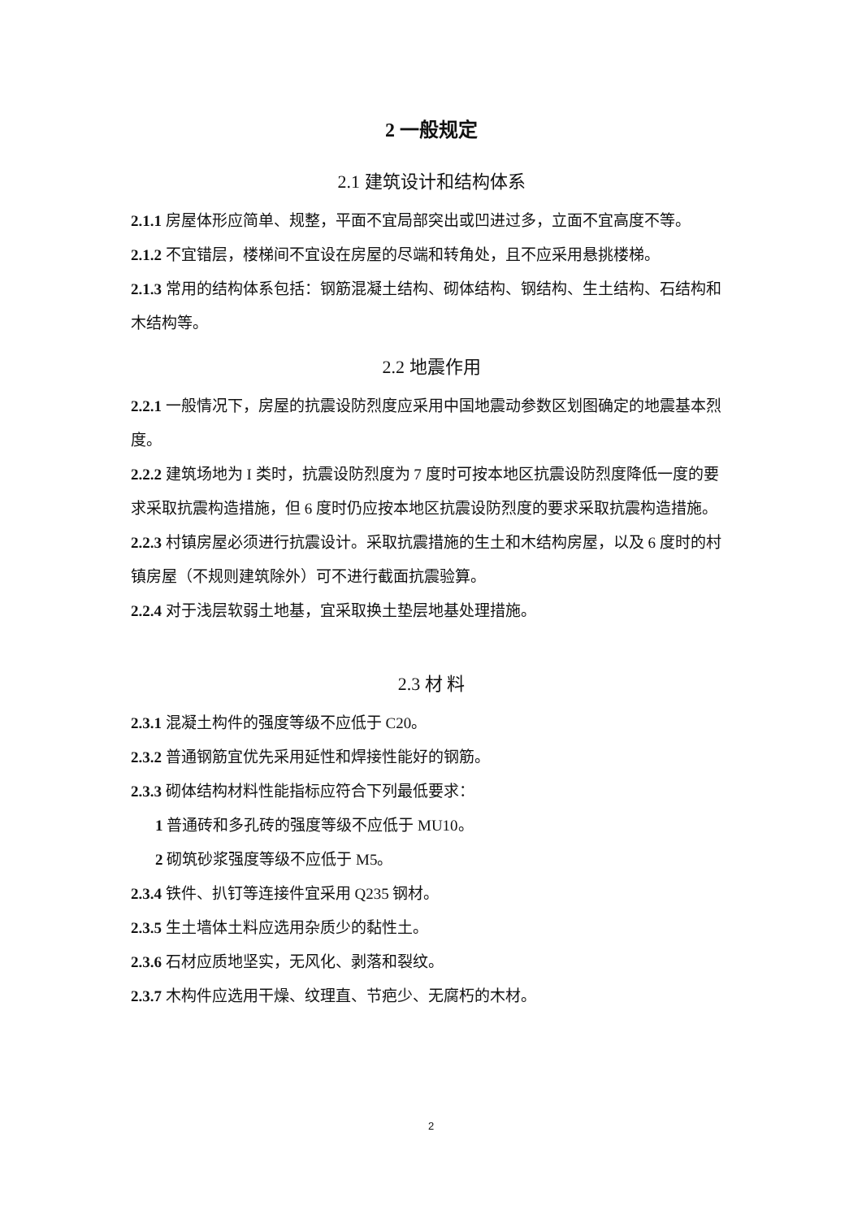2 一般规定
2.1 建筑设计和结构体系
2.1.1 房屋体形应简单、规整，平面不宜局部突出或凹进过多，立面不宜高度不等。
2.1.2 不宜错层，楼梯间不宜设在房屋的尽端和转角处，且不应采用悬挑楼梯。
2.1.3 常用的结构体系包括：钢筋混凝土结构、砌体结构、钢结构、生土结构、石结构和木结构等。
2.2 地震作用
2.2.1 一般情况下，房屋的抗震设防烈度应采用中国地震动参数区划图确定的地震基本烈度。
2.2.2 建筑场地为 I 类时，抗震设防烈度为 7 度时可按本地区抗震设防烈度降低一度的要求采取抗震构造措施，但 6 度时仍应按本地区抗震设防烈度的要求采取抗震构造措施。
2.2.3 村镇房屋必须进行抗震设计。采取抗震措施的生土和木结构房屋，以及 6 度时的村镇房屋（不规则建筑除外）可不进行截面抗震验算。
2.2.4 对于浅层软弱土地基，宜采取换土垫层地基处理措施。
2.3 材 料
2.3.1 混凝土构件的强度等级不应低于 C20。
2.3.2 普通钢筋宜优先采用延性和焊接性能好的钢筋。
2.3.3 砌体结构材料性能指标应符合下列最低要求：
1 普通砖和多孔砖的强度等级不应低于 MU10。
2 砌筑砂浆强度等级不应低于 M5。
2.3.4 铁件、扒钉等连接件宜采用 Q235 钢材。
2.3.5 生土墙体土料应选用杂质少的黏性土。
2.3.6 石材应质地坚实，无风化、剥落和裂纹。
2.3.7 木构件应选用干燥、纹理直、节疤少、无腐朽的木材。
2